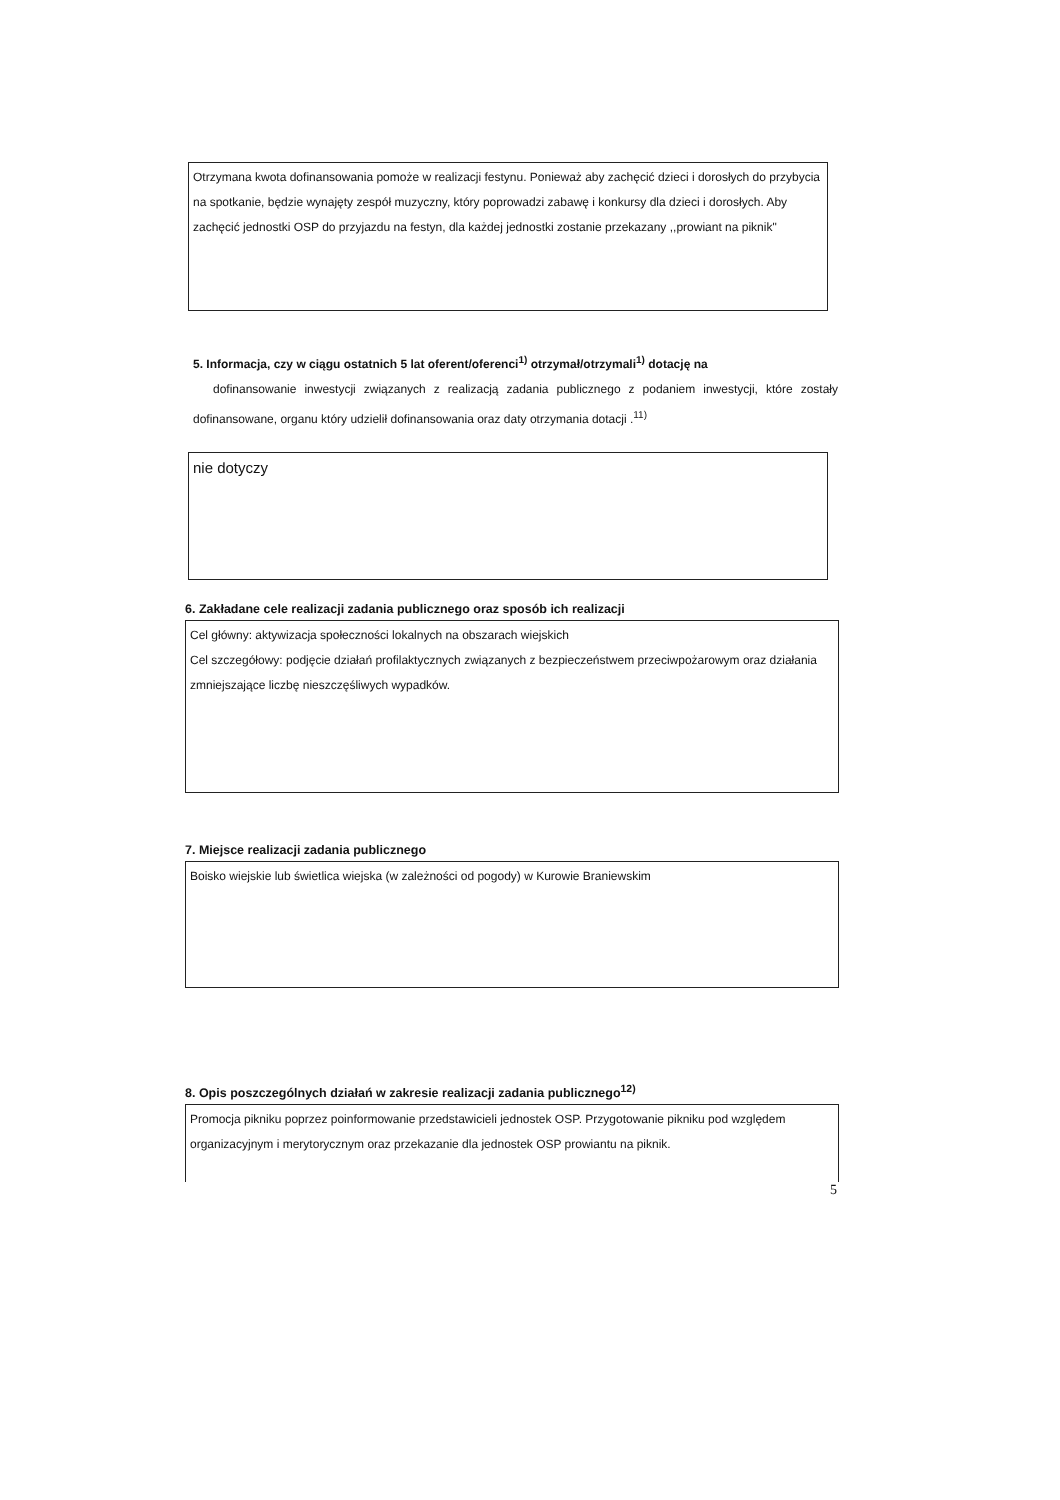Otrzymana kwota dofinansowania pomoże w realizacji festynu. Ponieważ aby zachęcić dzieci i dorosłych do przybycia na spotkanie, będzie wynajęty zespół muzyczny, który poprowadzi zabawę i konkursy dla dzieci i dorosłych. Aby zachęcić jednostki OSP do przyjazdu na festyn, dla każdej jednostki zostanie przekazany ,,prowiant na piknik"
5. Informacja, czy w ciągu ostatnich 5 lat oferent/oferenci<sup>1)</sup> otrzymał/otrzymali<sup>1)</sup> dotację na
dofinansowanie inwestycji związanych z realizacją zadania publicznego z podaniem inwestycji, które zostały dofinansowane, organu który udzielił dofinansowania oraz daty otrzymania dotacji .<sup>11)</sup>
nie dotyczy
6. Zakładane cele realizacji zadania publicznego oraz sposób ich realizacji
Cel główny: aktywizacja społeczności lokalnych na obszarach wiejskich
Cel szczegółowy: podjęcie działań profilaktycznych związanych z bezpieczeństwem przeciwpożarowym oraz działania zmniejszające liczbę nieszczęśliwych wypadków.
7. Miejsce realizacji zadania publicznego
Boisko wiejskie lub świetlica wiejska (w zależności od pogody) w Kurowie Braniewskim
8. Opis poszczególnych działań w zakresie realizacji zadania publicznego<sup>12)</sup>
Promocja pikniku poprzez poinformowanie przedstawicieli jednostek OSP. Przygotowanie pikniku pod względem organizacyjnym i merytorycznym oraz przekazanie dla jednostek OSP prowiantu na piknik.
5